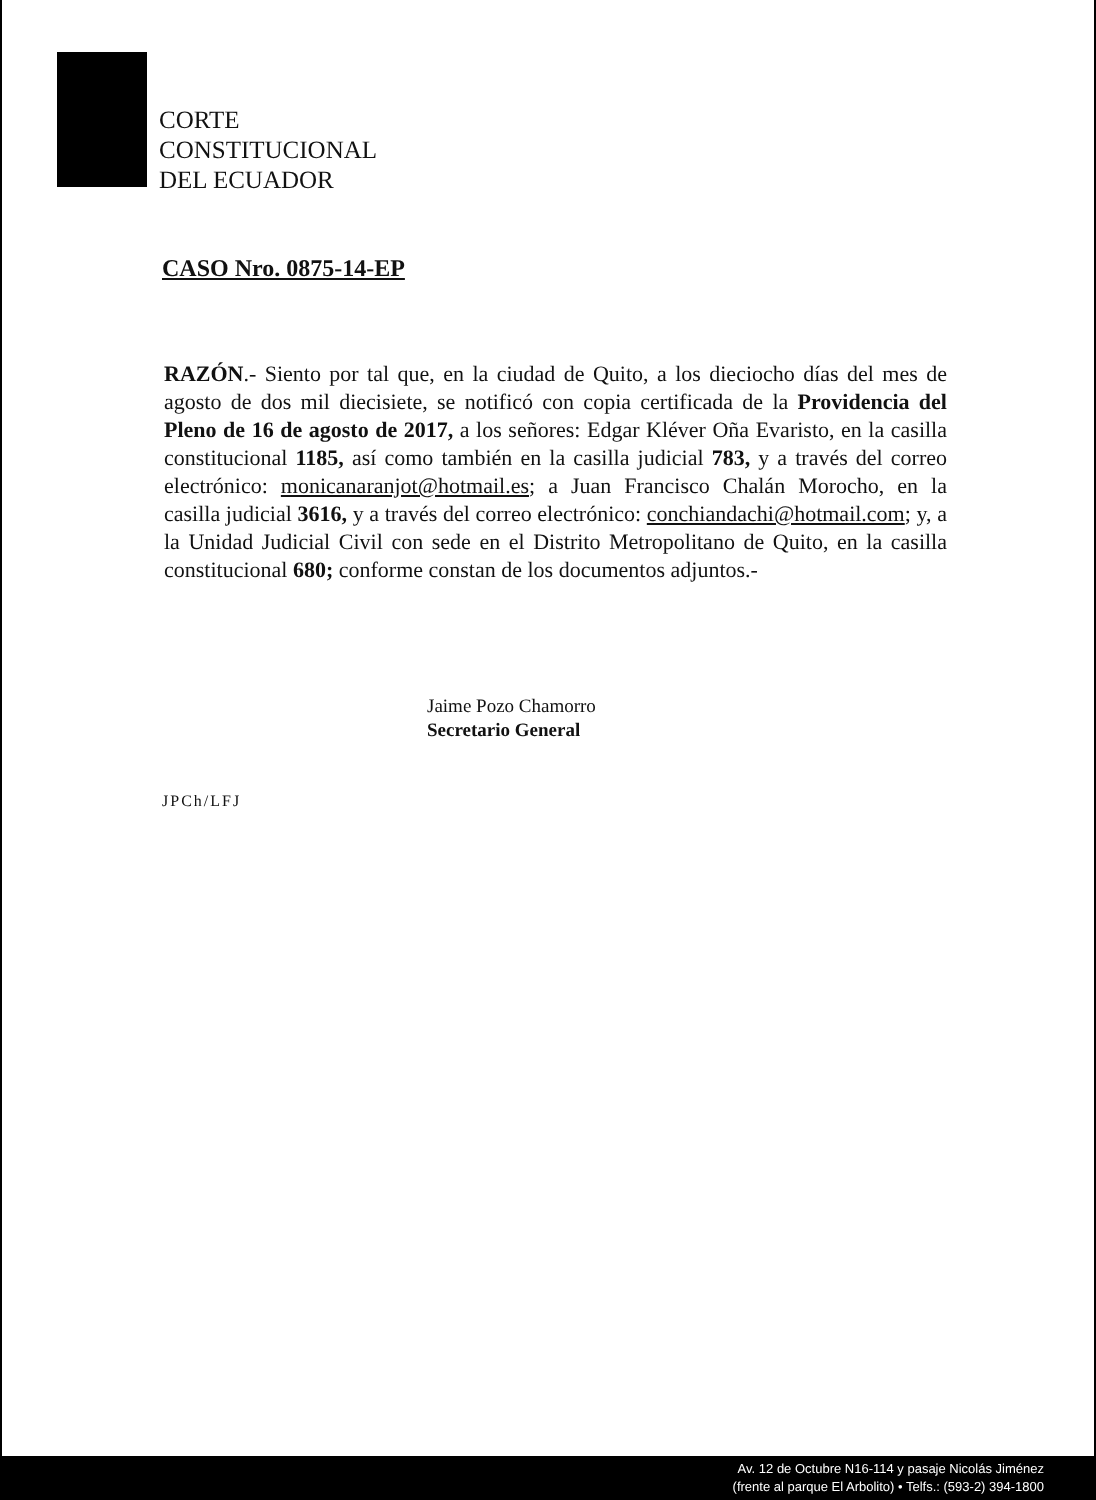CORTE
CONSTITUCIONAL
DEL ECUADOR
CASO Nro. 0875-14-EP
RAZÓN.- Siento por tal que, en la ciudad de Quito, a los dieciocho días del mes de agosto de dos mil diecisiete, se notificó con copia certificada de la Providencia del Pleno de 16 de agosto de 2017, a los señores: Edgar Kléver Oña Evaristo, en la casilla constitucional 1185, así como también en la casilla judicial 783, y a través del correo electrónico: monicanaranjot@hotmail.es; a Juan Francisco Chalán Morocho, en la casilla judicial 3616, y a través del correo electrónico: conchiandachi@hotmail.com; y, a la Unidad Judicial Civil con sede en el Distrito Metropolitano de Quito, en la casilla constitucional 680; conforme constan de los documentos adjuntos.-
Jaime Pozo Chamorro
Secretario General
JPCh/LFJ
Av. 12 de Octubre N16-114 y pasaje Nicolás Jiménez
(frente al parque El Arbolito) • Telfs.: (593-2) 394-1800